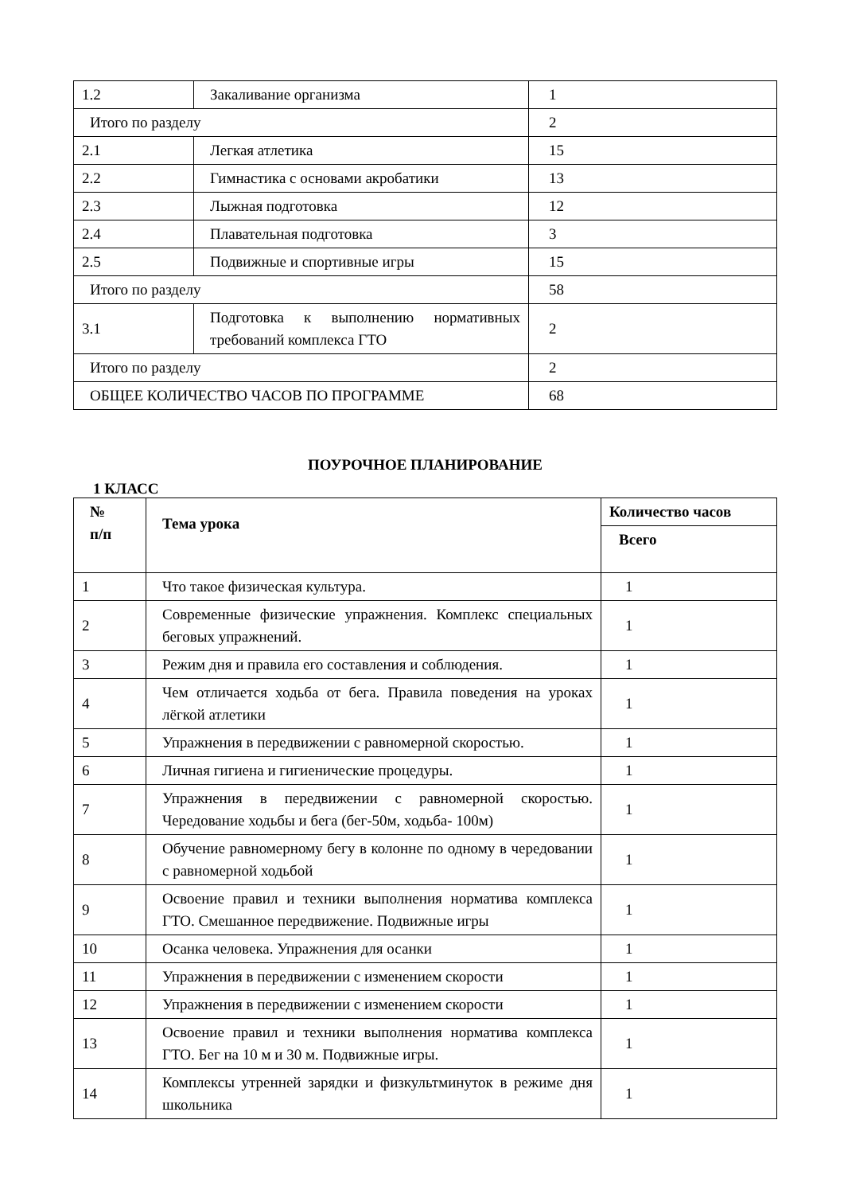| 1.2 | Закаливание организма | 1 |
| Итого по разделу | | 2 |
| 2.1 | Легкая атлетика | 15 |
| 2.2 | Гимнастика с основами акробатики | 13 |
| 2.3 | Лыжная подготовка | 12 |
| 2.4 | Плавательная подготовка | 3 |
| 2.5 | Подвижные и спортивные игры | 15 |
| Итого по разделу | | 58 |
| 3.1 | Подготовка к выполнению нормативных требований комплекса ГТО | 2 |
| Итого по разделу | | 2 |
| ОБЩЕЕ КОЛИЧЕСТВО ЧАСОВ ПО ПРОГРАММЕ | | 68 |
ПОУРОЧНОЕ ПЛАНИРОВАНИЕ
1 КЛАСС
| № п/п | Тема урока | Количество часов |
| --- | --- | --- |
| | | Всего |
| 1 | Что такое физическая культура. | 1 |
| 2 | Современные физические упражнения. Комплекс специальных беговых упражнений. | 1 |
| 3 | Режим дня и правила его составления и соблюдения. | 1 |
| 4 | Чем отличается ходьба от бега. Правила поведения на уроках лёгкой атлетики | 1 |
| 5 | Упражнения в передвижении с равномерной скоростью. | 1 |
| 6 | Личная гигиена и гигиенические процедуры. | 1 |
| 7 | Упражнения в передвижении с равномерной скоростью. Чередование ходьбы и бега (бег-50м, ходьба- 100м) | 1 |
| 8 | Обучение равномерному бегу в колонне по одному в чередовании с равномерной ходьбой | 1 |
| 9 | Освоение правил и техники выполнения норматива комплекса ГТО. Смешанное передвижение. Подвижные игры | 1 |
| 10 | Осанка человека. Упражнения для осанки | 1 |
| 11 | Упражнения в передвижении с изменением скорости | 1 |
| 12 | Упражнения в передвижении с изменением скорости | 1 |
| 13 | Освоение правил и техники выполнения норматива комплекса ГТО. Бег на 10 м и 30 м. Подвижные игры. | 1 |
| 14 | Комплексы утренней зарядки и физкультминуток в режиме дня школьника | 1 |